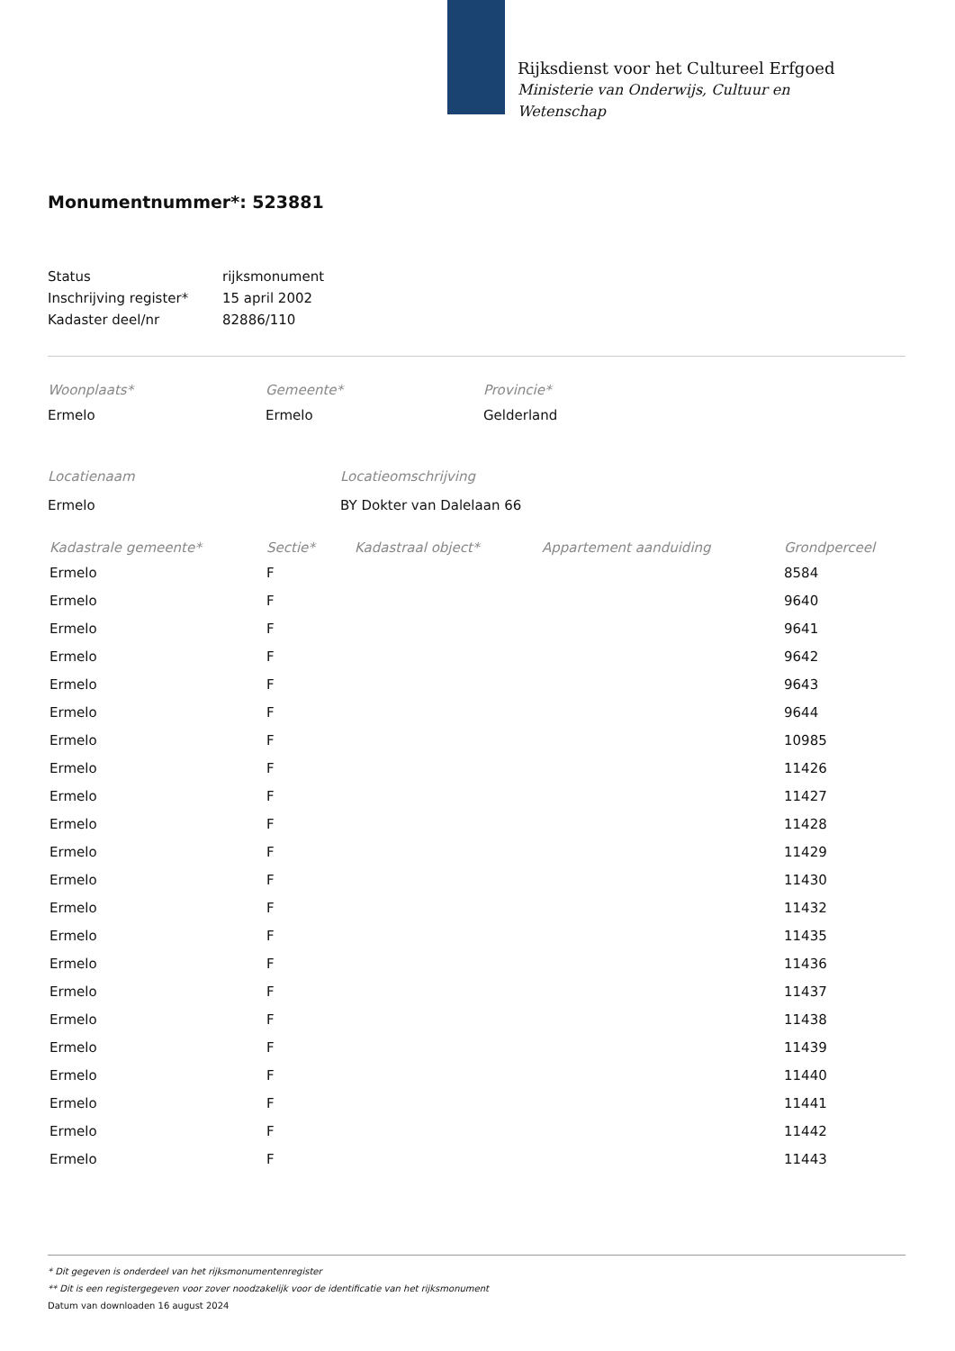Rijksdienst voor het Cultureel Erfgoed
Ministerie van Onderwijs, Cultuur en
Wetenschap
Monumentnummer*: 523881
| Status | rijksmonument |
| Inschrijving register* | 15 april 2002 |
| Kadaster deel/nr | 82886/110 |
Woonplaats*
Ermelo
Gemeente*
Ermelo
Provincie*
Gelderland
Locatienaam
Ermelo
Locatieomschrijving
BY Dokter van Dalelaan 66
| Kadastrale gemeente* | Sectie* | Kadastraal object* | Appartement aanduiding | Grondperceel |
| --- | --- | --- | --- | --- |
| Ermelo | F | | | 8584 |
| Ermelo | F | | | 9640 |
| Ermelo | F | | | 9641 |
| Ermelo | F | | | 9642 |
| Ermelo | F | | | 9643 |
| Ermelo | F | | | 9644 |
| Ermelo | F | | | 10985 |
| Ermelo | F | | | 11426 |
| Ermelo | F | | | 11427 |
| Ermelo | F | | | 11428 |
| Ermelo | F | | | 11429 |
| Ermelo | F | | | 11430 |
| Ermelo | F | | | 11432 |
| Ermelo | F | | | 11435 |
| Ermelo | F | | | 11436 |
| Ermelo | F | | | 11437 |
| Ermelo | F | | | 11438 |
| Ermelo | F | | | 11439 |
| Ermelo | F | | | 11440 |
| Ermelo | F | | | 11441 |
| Ermelo | F | | | 11442 |
| Ermelo | F | | | 11443 |
* Dit gegeven is onderdeel van het rijksmonumentenregister
** Dit is een registergegeven voor zover noodzakelijk voor de identificatie van het rijksmonument
Datum van downloaden 16 august 2024